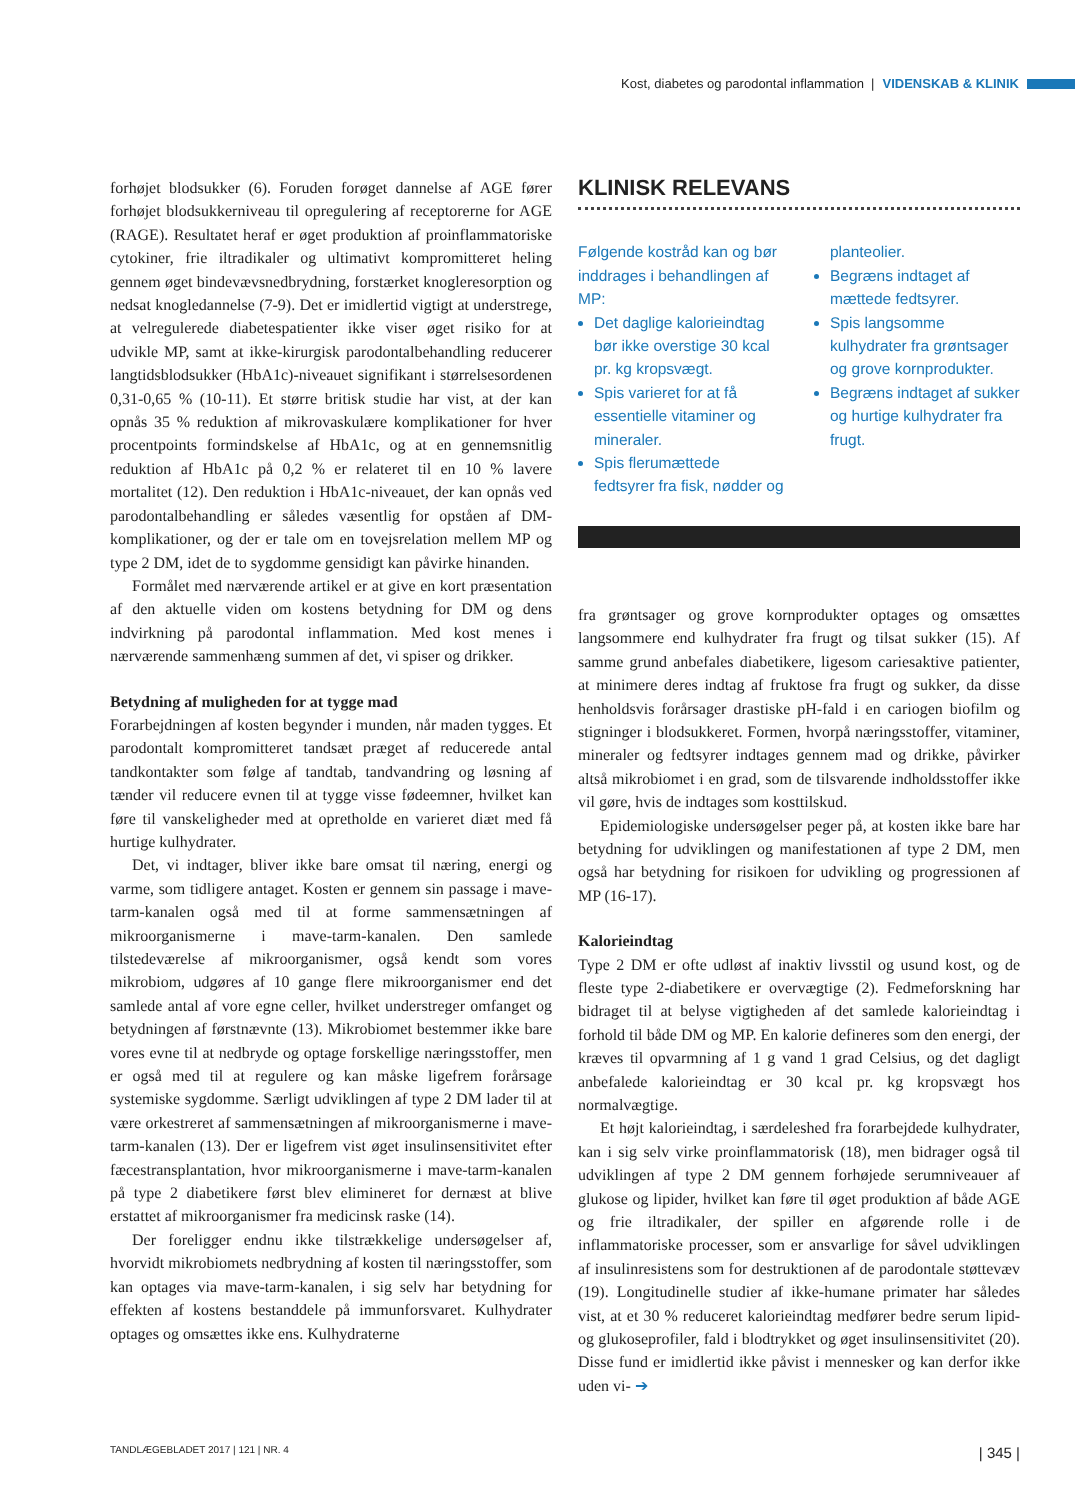Kost, diabetes og parodontal inflammation | VIDENSKAB & KLINIK
forhøjet blodsukker (6). Foruden forøget dannelse af AGE fører forhøjet blodsukkerniveau til opregulering af receptorerne for AGE (RAGE). Resultatet heraf er øget produktion af proinflammatoriske cytokiner, frie iltradikaler og ultimativt kompromitteret heling gennem øget bindevævsnedbrydning, forstærket knogleresorption og nedsat knogledannelse (7-9). Det er imidlertid vigtigt at understrege, at velregulerede diabetespatienter ikke viser øget risiko for at udvikle MP, samt at ikke-kirurgisk parodontalbehandling reducerer langtidsblodsukker (HbA1c)-niveauet signifikant i størrelsesordenen 0,31-0,65 % (10-11). Et større britisk studie har vist, at der kan opnås 35 % reduktion af mikrovaskulære komplikationer for hver procentpoints formindskelse af HbA1c, og at en gennemsnitlig reduktion af HbA1c på 0,2 % er relateret til en 10 % lavere mortalitet (12). Den reduktion i HbA1c-niveauet, der kan opnås ved parodontalbehandling er således væsentlig for opståen af DM-komplikationer, og der er tale om en tovejsrelation mellem MP og type 2 DM, idet de to sygdomme gensidigt kan påvirke hinanden.
Formålet med nærværende artikel er at give en kort præsentation af den aktuelle viden om kostens betydning for DM og dens indvirkning på parodontal inflammation. Med kost menes i nærværende sammenhæng summen af det, vi spiser og drikker.
Betydning af muligheden for at tygge mad
Forarbejdningen af kosten begynder i munden, når maden tygges. Et parodontalt kompromitteret tandsæt præget af reducerede antal tandkontakter som følge af tandtab, tandvandring og løsning af tænder vil reducere evnen til at tygge visse fødeemner, hvilket kan føre til vanskeligheder med at opretholde en varieret diæt med få hurtige kulhydrater.
Det, vi indtager, bliver ikke bare omsat til næring, energi og varme, som tidligere antaget. Kosten er gennem sin passage i mave-tarm-kanalen også med til at forme sammensætningen af mikroorganismerne i mave-tarm-kanalen. Den samlede tilstedeværelse af mikroorganismer, også kendt som vores mikrobiom, udgøres af 10 gange flere mikroorganismer end det samlede antal af vore egne celler, hvilket understreger omfanget og betydningen af førstnævnte (13). Mikrobiomet bestemmer ikke bare vores evne til at nedbryde og optage forskellige næringsstoffer, men er også med til at regulere og kan måske ligefrem forårsage systemiske sygdomme. Særligt udviklingen af type 2 DM lader til at være orkestreret af sammensætningen af mikroorganismerne i mave-tarm-kanalen (13). Der er ligefrem vist øget insulinsensitivitet efter fæcestransplantation, hvor mikroorganismerne i mave-tarm-kanalen på type 2 diabetikere først blev elimineret for dernæst at blive erstattet af mikroorganismer fra medicinsk raske (14).
Der foreligger endnu ikke tilstrækkelige undersøgelser af, hvorvidt mikrobiomets nedbrydning af kosten til næringsstoffer, som kan optages via mave-tarm-kanalen, i sig selv har betydning for effekten af kostens bestanddele på immunforsvaret. Kulhydrater optages og omsættes ikke ens. Kulhydraterne
KLINISK RELEVANS
Følgende kostråd kan og bør inddrages i behandlingen af MP:
Det daglige kalorieindtag bør ikke overstige 30 kcal pr. kg kropsvægt.
Spis varieret for at få essentielle vitaminer og mineraler.
Spis flerumættede fedtsyrer fra fisk, nødder og planteolier.
Begræns indtaget af mættede fedtsyrer.
Spis langsomme kulhydrater fra grøntsager og grove kornprodukter.
Begræns indtaget af sukker og hurtige kulhydrater fra frugt.
fra grøntsager og grove kornprodukter optages og omsættes langsommere end kulhydrater fra frugt og tilsat sukker (15). Af samme grund anbefales diabetikere, ligesom cariesaktive patienter, at minimere deres indtag af fruktose fra frugt og sukker, da disse henholdsvis forårsager drastiske pH-fald i en cariogen biofilm og stigninger i blodsukkeret. Formen, hvorpå næringsstoffer, vitaminer, mineraler og fedtsyrer indtages gennem mad og drikke, påvirker altså mikrobiomet i en grad, som de tilsvarende indholdsstoffer ikke vil gøre, hvis de indtages som kosttilskud.
Epidemiologiske undersøgelser peger på, at kosten ikke bare har betydning for udviklingen og manifestationen af type 2 DM, men også har betydning for risikoen for udvikling og progressionen af MP (16-17).
Kalorieindtag
Type 2 DM er ofte udløst af inaktiv livsstil og usund kost, og de fleste type 2-diabetikere er overvægtige (2). Fedmeforskning har bidraget til at belyse vigtigheden af det samlede kalorieindtag i forhold til både DM og MP. En kalorie defineres som den energi, der kræves til opvarmning af 1 g vand 1 grad Celsius, og det dagligt anbefalede kalorieindtag er 30 kcal pr. kg kropsvægt hos normalvægtige.
Et højt kalorieindtag, i særdeleshed fra forarbejdede kulhydrater, kan i sig selv virke proinflammatorisk (18), men bidrager også til udviklingen af type 2 DM gennem forhøjede serumniveauer af glukose og lipider, hvilket kan føre til øget produktion af både AGE og frie iltradikaler, der spiller en afgørende rolle i de inflammatoriske processer, som er ansvarlige for såvel udviklingen af insulinresistens som for destruktionen af de parodontale støttevæv (19). Longitudinelle studier af ikke-humane primater har således vist, at et 30 % reduceret kalorieindtag medfører bedre serum lipid- og glukoseprofiler, fald i blodtrykket og øget insulinsensitivitet (20). Disse fund er imidlertid ikke påvist i mennesker og kan derfor ikke uden vi- ➔
TANDLÆGEBLADET 2017 | 121 | NR. 4 | 345 |